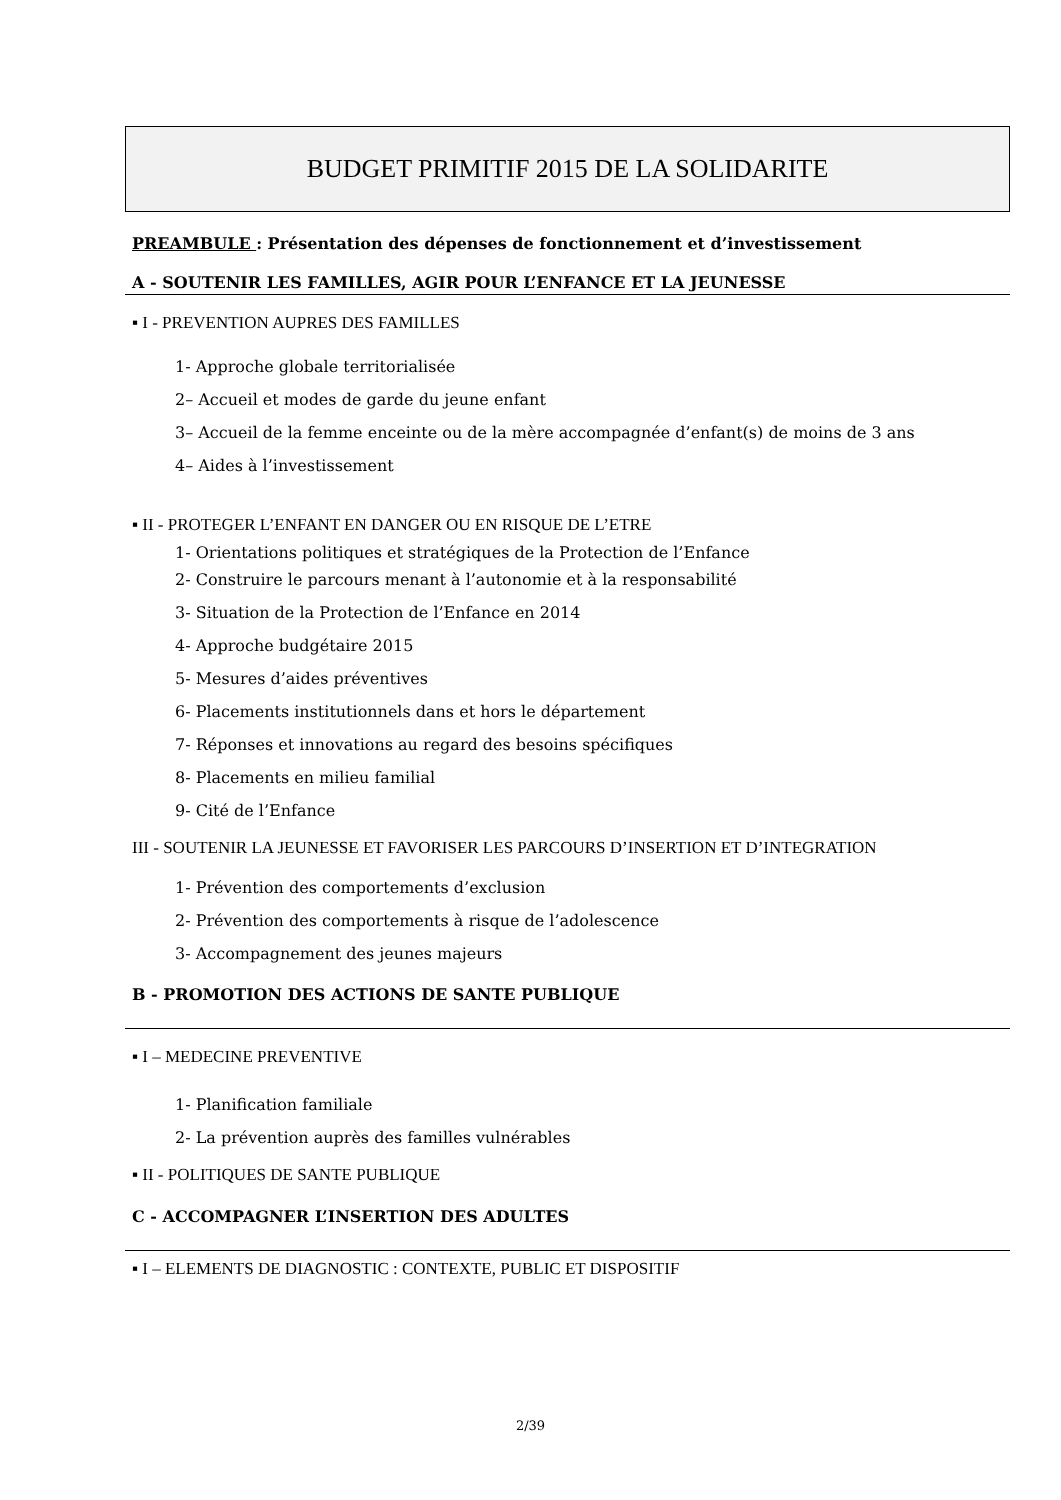BUDGET PRIMITIF 2015 DE LA SOLIDARITE
PREAMBULE : Présentation des dépenses de fonctionnement et d’investissement
A - SOUTENIR LES FAMILLES, AGIR POUR L’ENFANCE ET LA JEUNESSE
▪ I - PREVENTION AUPRES DES FAMILLES
1- Approche globale territorialisée
2– Accueil et modes de garde du jeune enfant
3– Accueil de la femme enceinte ou de la mère accompagnée d’enfant(s) de moins de 3 ans
4– Aides à l’investissement
▪ II - PROTEGER L’ENFANT EN DANGER OU EN RISQUE DE L’ETRE
1- Orientations politiques et stratégiques de la Protection de l’Enfance
2- Construire le parcours menant à l’autonomie et à la responsabilité
3- Situation de la Protection de l’Enfance en 2014
4- Approche budgétaire 2015
5- Mesures d’aides préventives
6- Placements institutionnels dans et hors le département
7- Réponses et innovations au regard des besoins spécifiques
8- Placements en milieu familial
9- Cité de l’Enfance
III - SOUTENIR LA JEUNESSE ET FAVORISER LES PARCOURS D’INSERTION ET D’INTEGRATION
1- Prévention des comportements d’exclusion
2- Prévention des comportements à risque de l’adolescence
3- Accompagnement des jeunes majeurs
B - PROMOTION DES ACTIONS DE SANTE PUBLIQUE
▪ I – MEDECINE PREVENTIVE
1- Planification familiale
2- La prévention auprès des familles vulnérables
▪ II - POLITIQUES DE SANTE PUBLIQUE
C - ACCOMPAGNER L’INSERTION DES ADULTES
▪ I – ELEMENTS DE DIAGNOSTIC : CONTEXTE, PUBLIC ET DISPOSITIF
2/39